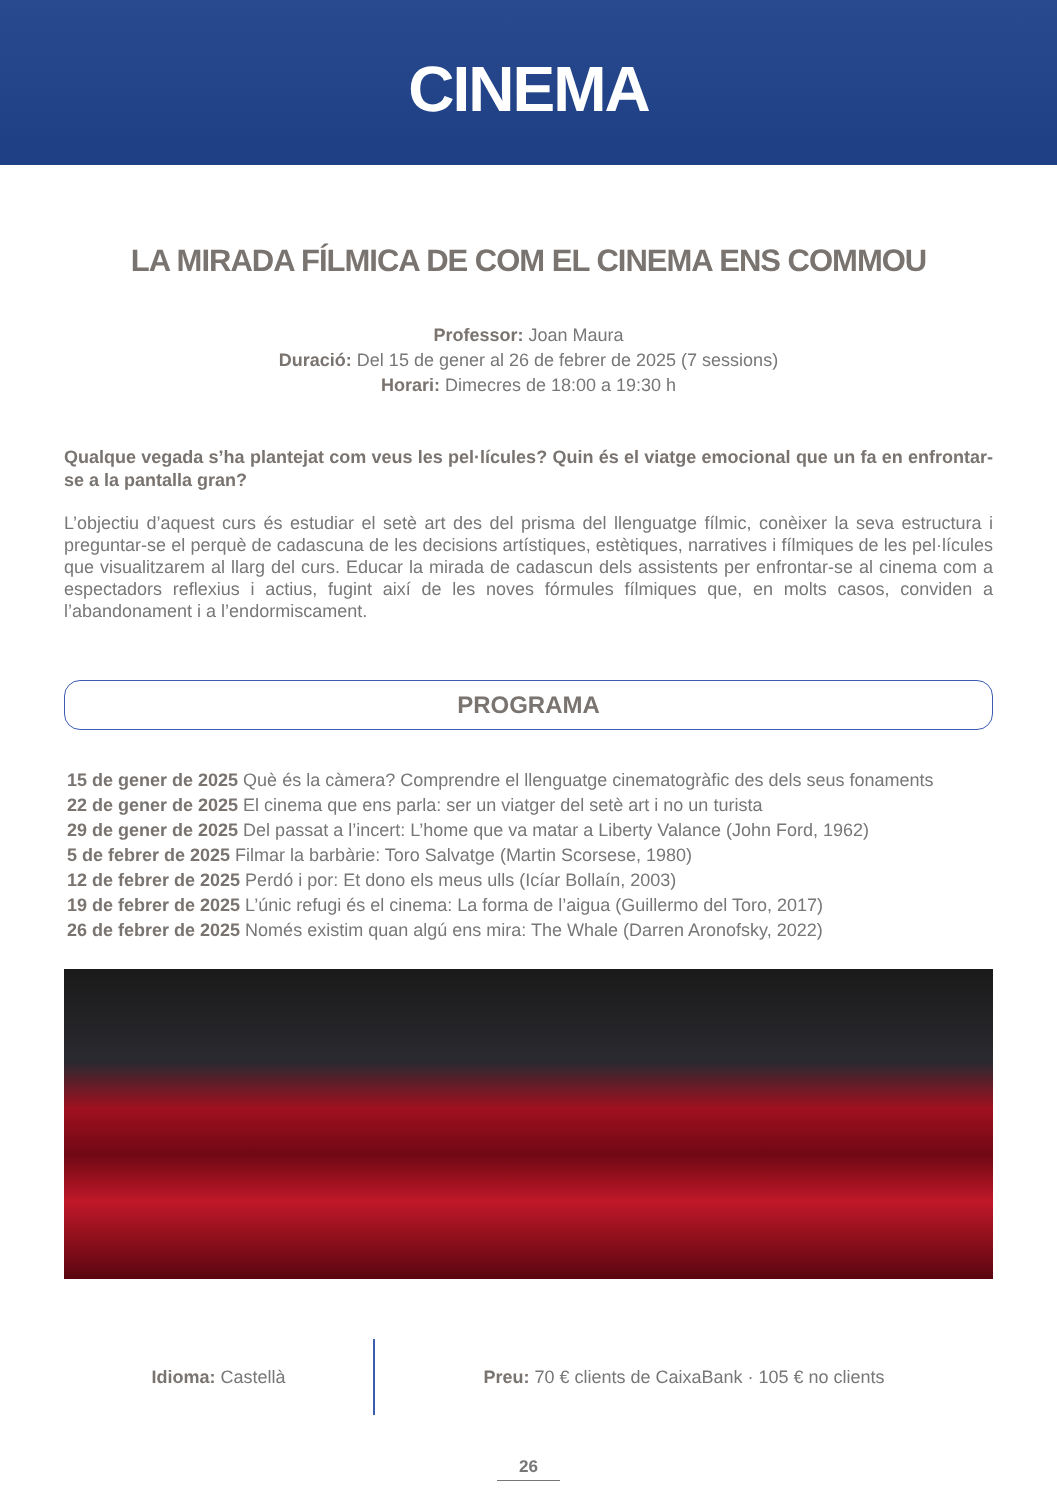CINEMA
LA MIRADA FÍLMICA DE COM EL CINEMA ENS COMMOU
Professor: Joan Maura
Duració: Del 15 de gener al 26 de febrer de 2025 (7 sessions)
Horari: Dimecres de 18:00 a 19:30 h
Qualque vegada s’ha plantejat com veus les pel·lícules? Quin és el viatge emocional que un fa en enfrontar-se a la pantalla gran?
L’objectiu d’aquest curs és estudiar el setè art des del prisma del llenguatge fílmic, conèixer la seva estructura i preguntar-se el perquè de cadascuna de les decisions artístiques, estètiques, narratives i fílmiques de les pel·lícules que visualitzarem al llarg del curs. Educar la mirada de cadascun dels assistents per enfrontar-se al cinema com a espectadors reflexius i actius, fugint així de les noves fórmules fílmiques que, en molts casos, conviden a l’abandonament i a l’endormiscament.
PROGRAMA
15 de gener de 2025 Què és la càmera? Comprendre el llenguatge cinematogràfic des dels seus fonaments
22 de gener de 2025 El cinema que ens parla: ser un viatger del setè art i no un turista
29 de gener de 2025 Del passat a l’incert: L’home que va matar a Liberty Valance (John Ford, 1962)
5 de febrer de 2025 Filmar la barbàrie: Toro Salvatge (Martin Scorsese, 1980)
12 de febrer de 2025 Perdó i por: Et dono els meus ulls (Icíar Bollaín, 2003)
19 de febrer de 2025 L’únic refugi és el cinema: La forma de l’aigua (Guillermo del Toro, 2017)
26 de febrer de 2025 Només existim quan algú ens mira: The Whale (Darren Aronofsky, 2022)
Idioma: Castellà
Preu: 70 € clients de CaixaBank · 105 € no clients
26